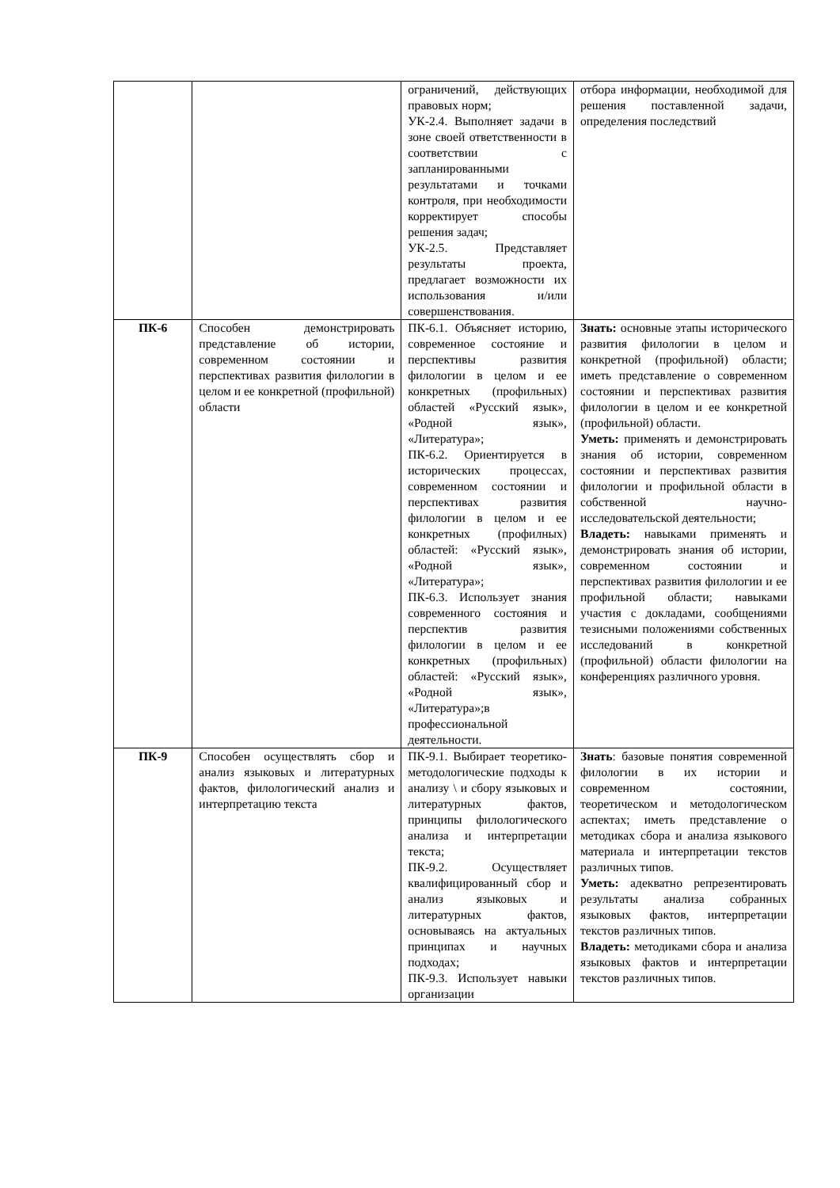| | | ограничений, действующих правовых норм; УК-2.4. Выполняет задачи в зоне своей ответственности в соответствии с запланированными результатами и точками контроля, при необходимости корректирует способы решения задач; УК-2.5. Представляет результаты проекта, предлагает возможности их использования и/или совершенствования. | отбора информации, необходимой для решения поставленной задачи, определения последствий |
| ПК-6 | Способен демонстрировать представление об истории, современном состоянии и перспективах развития филологии в целом и ее конкретной (профильной) области | ПК-6.1. Объясняет историю, современное состояние и перспективы развития филологии в целом и ее конкретных (профильных) областей «Русский язык», «Родной язык», «Литература»; ПК-6.2. Ориентируется в исторических процессах, современном состоянии и перспективах развития филологии в целом и ее конкретных (профилных) областей: «Русский язык», «Родной язык», «Литература»; ПК-6.3. Использует знания современного состояния и перспектив развития филологии в целом и ее конкретных (профильных) областей: «Русский язык», «Родной язык», «Литература»;в профессиональной деятельности. | Знать: основные этапы исторического развития филологии в целом и конкретной (профильной) области; иметь представление о современном состоянии и перспективах развития филологии в целом и ее конкретной (профильной) области. Уметь: применять и демонстрировать знания об истории, современном состоянии и перспективах развития филологии и профильной области в собственной научно-исследовательской деятельности; Владеть: навыками применять и демонстрировать знания об истории, современном состоянии и перспективах развития филологии и ее профильной области; навыками участия с докладами, сообщениями тезисными положениями собственных исследований в конкретной (профильной) области филологии на конференциях различного уровня. |
| ПК-9 | Способен осуществлять сбор и анализ языковых и литературных фактов, филологический анализ и интерпретацию текста | ПК-9.1. Выбирает теоретико-методологические подходы к анализу \ и сбору языковых и литературных фактов, принципы филологического анализа и интерпретации текста; ПК-9.2. Осуществляет квалифицированный сбор и анализ языковых и литературных фактов, основываясь на актуальных принципах и научных подходах; ПК-9.3. Использует навыки организации | Знать : базовые понятия современной филологии в их истории и современном состоянии, теоретическом и методологическом аспектах; иметь представление о методиках сбора и анализа языкового материала и интерпретации текстов различных типов. Уметь: адекватно репрезентировать результаты анализа собранных языковых фактов, интерпретации текстов различных типов. Владеть: методиками сбора и анализа языковых фактов и интерпретации текстов различных типов. |